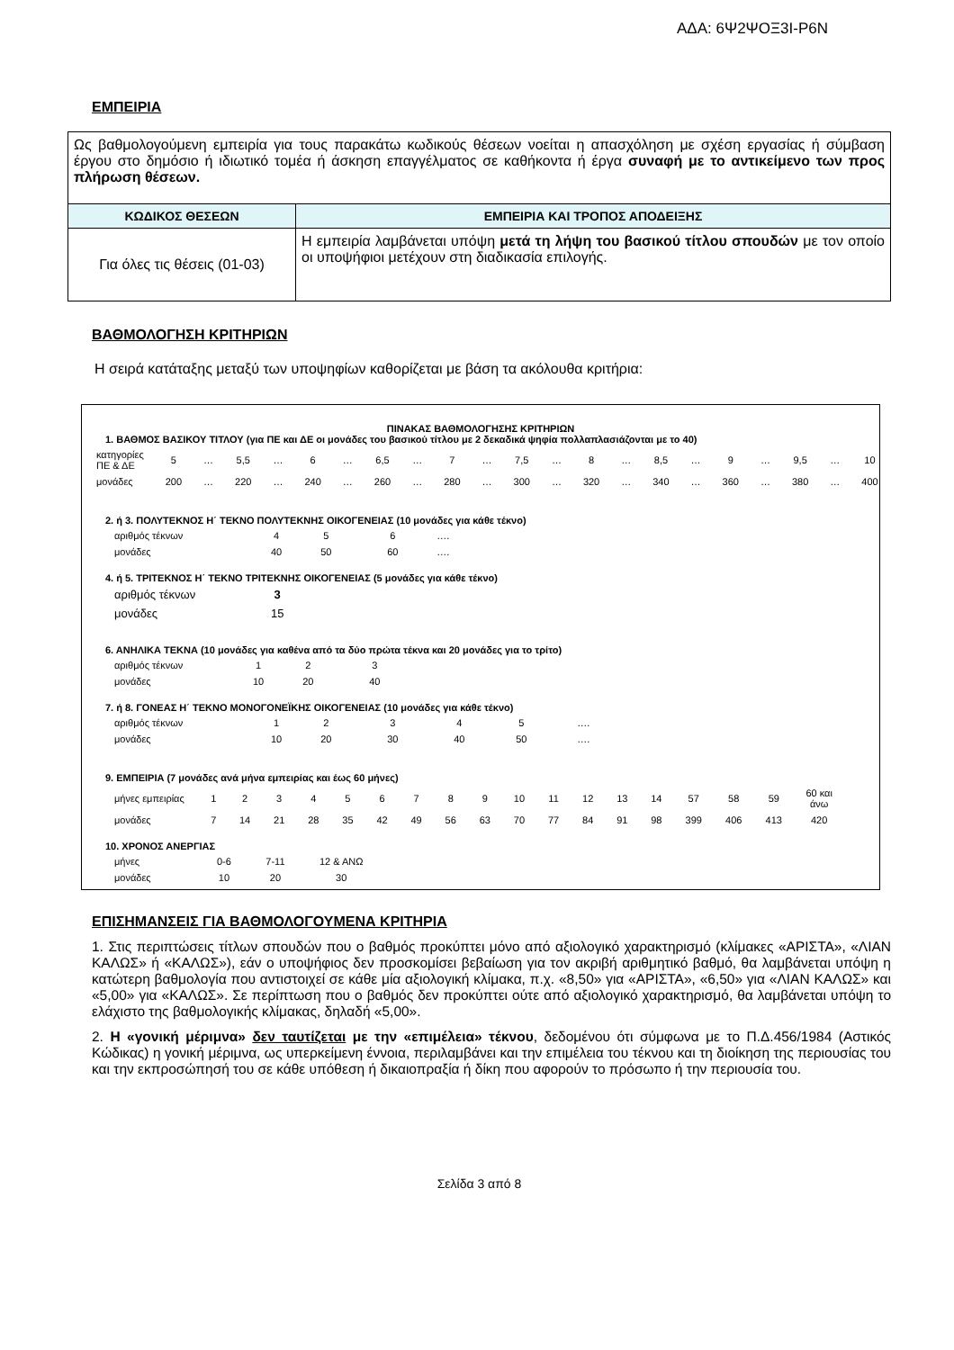ΑΔΑ: 6Ψ2ΨΟΞ3Ι-Ρ6Ν
ΕΜΠΕΙΡΙΑ
| Ως βαθμολογούμενη εμπειρία για τους παρακάτω κωδικούς θέσεων νοείται η απασχόληση με σχέση εργασίας ή σύμβαση έργου στο δημόσιο ή ιδιωτικό τομέα ή άσκηση επαγγέλματος σε καθήκοντα ή έργα συναφή με το αντικείμενο των προς πλήρωση θέσεων. | |
| ΚΩΔΙΚΟΣ ΘΕΣΕΩΝ | ΕΜΠΕΙΡΙΑ ΚΑΙ ΤΡΟΠΟΣ ΑΠΟΔΕΙΞΗΣ |
| Για όλες τις θέσεις (01-03) | Η εμπειρία λαμβάνεται υπόψη μετά τη λήψη του βασικού τίτλου σπουδών με τον οποίο οι υποψήφιοι μετέχουν στη διαδικασία επιλογής. |
ΒΑΘΜΟΛΟΓΗΣΗ ΚΡΙΤΗΡΙΩΝ
Η σειρά κατάταξης μεταξύ των υποψηφίων καθορίζεται με βάση τα ακόλουθα κριτήρια:
ΠΙΝΑΚΑΣ ΒΑΘΜΟΛΟΓΗΣΗΣ ΚΡΙΤΗΡΙΩΝ
1. ΒΑΘΜΟΣ ΒΑΣΙΚΟΥ ΤΙΤΛΟΥ (για ΠΕ και ΔΕ οι μονάδες του βασικού τίτλου με 2 δεκαδικά ψηφία πολλαπλασιάζονται με το 40)
| κατηγορίες ΠΕ & ΔΕ | 5 | … | 5,5 | … | 6 | … | 6,5 | … | 7 | … | 7,5 | … | 8 | … | 8,5 | … | 9 | … | 9,5 | … | 10 |
| μονάδες | 200 | … | 220 | … | 240 | … | 260 | … | 280 | … | 300 | … | 320 | … | 340 | … | 360 | … | 380 | … | 400 |
2. ή 3. ΠΟΛΥΤΕΚΝΟΣ Η΄ ΤΕΚΝΟ ΠΟΛΥΤΕΚΝΗΣ ΟΙΚΟΓΕΝΕΙΑΣ (10 μονάδες για κάθε τέκνο)
| αριθμός τέκνων | 4 | 5 | 6 | …. |
| μονάδες | 40 | 50 | 60 | …. |
4. ή 5. ΤΡΙΤΕΚΝΟΣ Η΄ ΤΕΚΝΟ ΤΡΙΤΕΚΝΗΣ ΟΙΚΟΓΕΝΕΙΑΣ (5 μονάδες για κάθε τέκνο)
| αριθμός τέκνων | 3 |
| μονάδες | 15 |
6. ΑΝΗΛΙΚΑ ΤΕΚΝΑ (10 μονάδες για καθένα από τα δύο πρώτα τέκνα και 20 μονάδες για το τρίτο)
| αριθμός τέκνων | 1 | 2 | 3 |
| μονάδες | 10 | 20 | 40 |
7. ή 8. ΓΟΝΕΑΣ Η΄ ΤΕΚΝΟ ΜΟΝΟΓΟΝΕΪΚΗΣ ΟΙΚΟΓΕΝΕΙΑΣ (10 μονάδες για κάθε τέκνο)
| αριθμός τέκνων | 1 | 2 | 3 | 4 | 5 | …. |
| μονάδες | 10 | 20 | 30 | 40 | 50 | …. |
9. ΕΜΠΕΙΡΙΑ (7 μονάδες ανά μήνα εμπειρίας και έως 60 μήνες)
| μήνες εμπειρίας | 1 | 2 | 3 | 4 | 5 | 6 | 7 | 8 | 9 | 10 | 11 | 12 | 13 | 14 | 57 | 58 | 59 | 60 και άνω |
| μονάδες | 7 | 14 | 21 | 28 | 35 | 42 | 49 | 56 | 63 | 70 | 77 | 84 | 91 | 98 | 399 | 406 | 413 | 420 |
10. ΧΡΟΝΟΣ ΑΝΕΡΓΙΑΣ
| μήνες | 0-6 | 7-11 | 12 & ΑΝΩ |
| μονάδες | 10 | 20 | 30 |
ΕΠΙΣΗΜΑΝΣΕΙΣ ΓΙΑ ΒΑΘΜΟΛΟΓΟΥΜΕΝΑ ΚΡΙΤΗΡΙΑ
1. Στις περιπτώσεις τίτλων σπουδών που ο βαθμός προκύπτει μόνο από αξιολογικό χαρακτηρισμό (κλίμακες «ΑΡΙΣΤΑ», «ΛΙΑΝ ΚΑΛΩΣ» ή «ΚΑΛΩΣ»), εάν ο υποψήφιος δεν προσκομίσει βεβαίωση για τον ακριβή αριθμητικό βαθμό, θα λαμβάνεται υπόψη η κατώτερη βαθμολογία που αντιστοιχεί σε κάθε μία αξιολογική κλίμακα, π.χ. «8,50» για «ΑΡΙΣΤΑ», «6,50» για «ΛΙΑΝ ΚΑΛΩΣ» και «5,00» για «ΚΑΛΩΣ». Σε περίπτωση που ο βαθμός δεν προκύπτει ούτε από αξιολογικό χαρακτηρισμό, θα λαμβάνεται υπόψη το ελάχιστο της βαθμολογικής κλίμακας, δηλαδή «5,00».
2. Η «γονική μέριμνα» δεν ταυτίζεται με την «επιμέλεια» τέκνου, δεδομένου ότι σύμφωνα με το Π.Δ.456/1984 (Αστικός Κώδικας) η γονική μέριμνα, ως υπερκείμενη έννοια, περιλαμβάνει και την επιμέλεια του τέκνου και τη διοίκηση της περιουσίας του και την εκπροσώπησή του σε κάθε υπόθεση ή δικαιοπραξία ή δίκη που αφορούν το πρόσωπο ή την περιουσία του.
Σελίδα 3 από 8